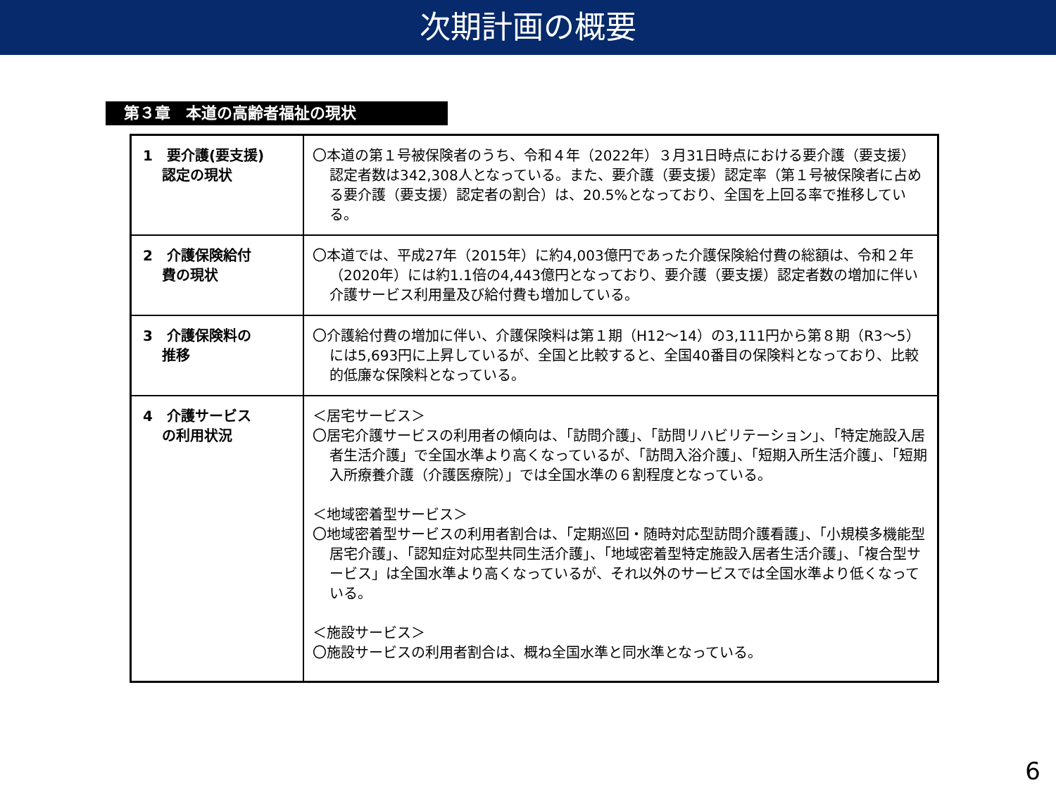次期計画の概要
第３章　本道の高齢者福祉の現状
| 1 要介護(要支援) 認定の現状 | 〇本道の第１号被保険者のうち、令和４年（2022年）３月31日時点における要介護（要支援）認定者数は342,308人となっている。また、要介護（要支援）認定率（第１号被保険者に占める要介護（要支援）認定者の割合）は、20.5%となっており、全国を上回る率で推移している。 |
| 2 介護保険給付 費の現状 | 〇本道では、平成27年（2015年）に約4,003億円であった介護保険給付費の総額は、令和２年（2020年）には約1.1倍の4,443億円となっており、要介護（要支援）認定者数の増加に伴い介護サービス利用量及び給付費も増加している。 |
| 3 介護保険料の 推移 | 〇介護給付費の増加に伴い、介護保険料は第１期（H12～14）の3,111円から第８期（R3～5）には5,693円に上昇しているが、全国と比較すると、全国40番目の保険料となっており、比較的低廉な保険料となっている。 |
| 4 介護サービス の利用状況 | ＜居宅サービス＞ 〇居宅介護サービスの利用者の傾向は、「訪問介護」、「訪問リハビリテーション」、「特定施設入居者生活介護」で全国水準より高くなっているが、「訪問入浴介護」、「短期入所生活介護」、「短期入所療養介護（介護医療院）」では全国水準の６割程度となっている。 ＜地域密着型サービス＞ 〇地域密着型サービスの利用者割合は、「定期巡回・随時対応型訪問介護看護」、「小規模多機能型居宅介護」、「認知症対応型共同生活介護」、「地域密着型特定施設入居者生活介護」、「複合型サービス」は全国水準より高くなっているが、それ以外のサービスでは全国水準より低くなっている。 ＜施設サービス＞ 〇施設サービスの利用者割合は、概ね全国水準と同水準となっている。 |
6